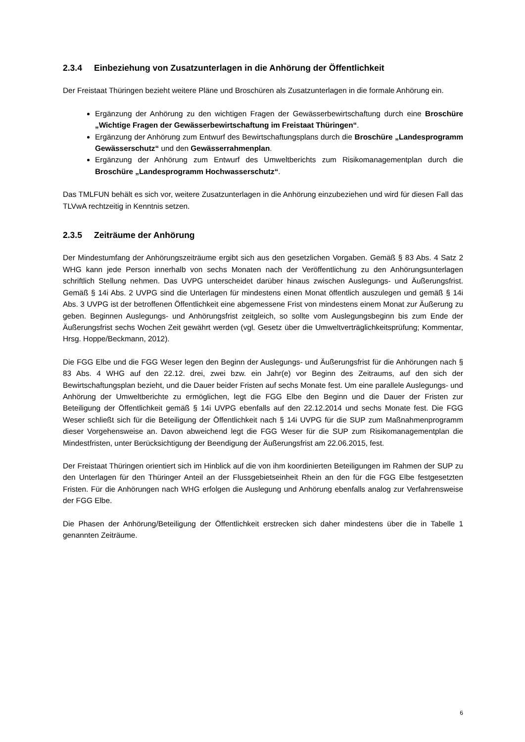2.3.4 Einbeziehung von Zusatzunterlagen in die Anhörung der Öffentlichkeit
Der Freistaat Thüringen bezieht weitere Pläne und Broschüren als Zusatzunterlagen in die formale Anhörung ein.
Ergänzung der Anhörung zu den wichtigen Fragen der Gewässerbewirtschaftung durch eine Broschüre „Wichtige Fragen der Gewässerbewirtschaftung im Freistaat Thüringen“.
Ergänzung der Anhörung zum Entwurf des Bewirtschaftungsplans durch die Broschüre „Landesprogramm Gewässerschutz“ und den Gewässerrahmenplan.
Ergänzung der Anhörung zum Entwurf des Umweltberichts zum Risikomanagementplan durch die Broschüre „Landesprogramm Hochwasserschutz“.
Das TMLFUN behält es sich vor, weitere Zusatzunterlagen in die Anhörung einzubeziehen und wird für diesen Fall das TLVwA rechtzeitig in Kenntnis setzen.
2.3.5 Zeiträume der Anhörung
Der Mindestumfang der Anhörungszeiträume ergibt sich aus den gesetzlichen Vorgaben. Gemäß § 83 Abs. 4 Satz 2 WHG kann jede Person innerhalb von sechs Monaten nach der Veröffentlichung zu den Anhörungsunterlagen schriftlich Stellung nehmen. Das UVPG unterscheidet darüber hinaus zwischen Auslegungs- und Äußerungsfrist. Gemäß § 14i Abs. 2 UVPG sind die Unterlagen für mindestens einen Monat öffentlich auszulegen und gemäß § 14i Abs. 3 UVPG ist der betroffenen Öffentlichkeit eine abgemessene Frist von mindestens einem Monat zur Äußerung zu geben. Beginnen Auslegungs- und Anhörungsfrist zeitgleich, so sollte vom Auslegungsbeginn bis zum Ende der Äußerungsfrist sechs Wochen Zeit gewährt werden (vgl. Gesetz über die Umweltverträglichkeitsprüfung; Kommentar, Hrsg. Hoppe/Beckmann, 2012).
Die FGG Elbe und die FGG Weser legen den Beginn der Auslegungs- und Äußerungsfrist für die Anhörungen nach § 83 Abs. 4 WHG auf den 22.12. drei, zwei bzw. ein Jahr(e) vor Beginn des Zeitraums, auf den sich der Bewirtschaftungsplan bezieht, und die Dauer beider Fristen auf sechs Monate fest. Um eine parallele Auslegungs- und Anhörung der Umweltberichte zu ermöglichen, legt die FGG Elbe den Beginn und die Dauer der Fristen zur Beteiligung der Öffentlichkeit gemäß § 14i UVPG ebenfalls auf den 22.12.2014 und sechs Monate fest. Die FGG Weser schließt sich für die Beteiligung der Öffentlichkeit nach § 14i UVPG für die SUP zum Maßnahmenprogramm dieser Vorgehensweise an. Davon abweichend legt die FGG Weser für die SUP zum Risikomanagementplan die Mindestfristen, unter Berücksichtigung der Beendigung der Äußerungsfrist am 22.06.2015, fest.
Der Freistaat Thüringen orientiert sich im Hinblick auf die von ihm koordinierten Beteiligungen im Rahmen der SUP zu den Unterlagen für den Thüringer Anteil an der Flussgebietseinheit Rhein an den für die FGG Elbe festgesetzten Fristen. Für die Anhörungen nach WHG erfolgen die Auslegung und Anhörung ebenfalls analog zur Verfahrensweise der FGG Elbe.
Die Phasen der Anhörung/Beteiligung der Öffentlichkeit erstrecken sich daher mindestens über die in Tabelle 1 genannten Zeiträume.
6